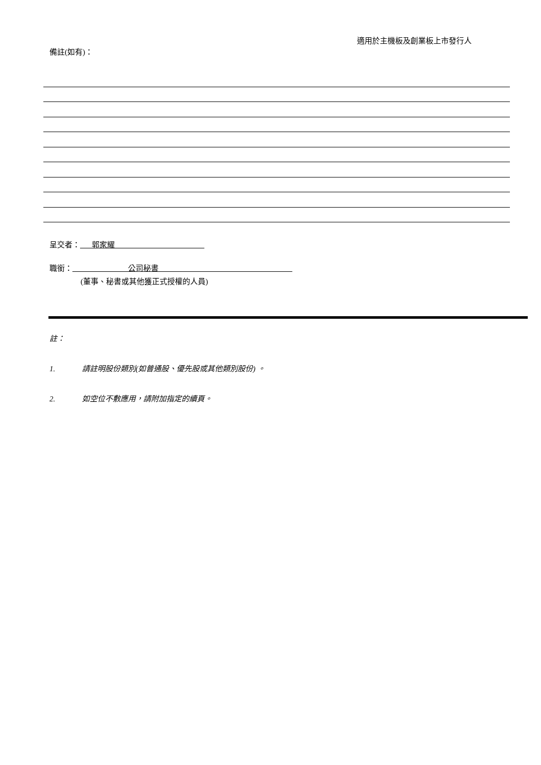適用於主機板及創業板上市發行人
備註(如有)：
呈交者： 郭家耀
職銜： 公司秘書
(董事、秘書或其他獲正式授權的人員)
註：
1. 請註明股份類別(如普通股、優先股或其他類別股份) 。
2. 如空位不敷應用，請附加指定的續頁。